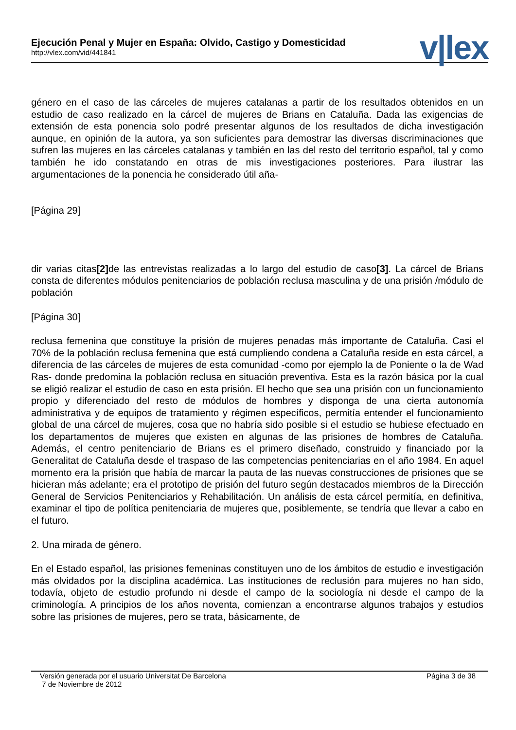Ejecución Penal y Mujer en España: Olvido, Castigo y Domesticidad
http://vlex.com/vid/441841
v|lex
género en el caso de las cárceles de mujeres catalanas a partir de los resultados obtenidos en un estudio de caso realizado en la cárcel de mujeres de Brians en Cataluña. Dada las exigencias de extensión de esta ponencia solo podré presentar algunos de los resultados de dicha investigación aunque, en opinión de la autora, ya son suficientes para demostrar las diversas discriminaciones que sufren las mujeres en las cárceles catalanas y también en las del resto del territorio español, tal y como también he ido constatando en otras de mis investigaciones posteriores. Para ilustrar las argumentaciones de la ponencia he considerado útil aña-
[Página 29]
dir varias citas[2] de las entrevistas realizadas a lo largo del estudio de caso[3]. La cárcel de Brians consta de diferentes módulos penitenciarios de población reclusa masculina y de una prisión /módulo de población
[Página 30]
reclusa femenina que constituye la prisión de mujeres penadas más importante de Cataluña. Casi el 70% de la población reclusa femenina que está cumpliendo condena a Cataluña reside en esta cárcel, a diferencia de las cárceles de mujeres de esta comunidad -como por ejemplo la de Poniente o la de Wad Ras- donde predomina la población reclusa en situación preventiva. Esta es la razón básica por la cual se eligió realizar el estudio de caso en esta prisión. El hecho que sea una prisión con un funcionamiento propio y diferenciado del resto de módulos de hombres y disponga de una cierta autonomía administrativa y de equipos de tratamiento y régimen específicos, permitía entender el funcionamiento global de una cárcel de mujeres, cosa que no habría sido posible si el estudio se hubiese efectuado en los departamentos de mujeres que existen en algunas de las prisiones de hombres de Cataluña. Además, el centro penitenciario de Brians es el primero diseñado, construido y financiado por la Generalitat de Cataluña desde el traspaso de las competencias penitenciarias en el año 1984. En aquel momento era la prisión que había de marcar la pauta de las nuevas construcciones de prisiones que se hicieran más adelante; era el prototipo de prisión del futuro según destacados miembros de la Dirección General de Servicios Penitenciarios y Rehabilitación. Un análisis de esta cárcel permitía, en definitiva, examinar el tipo de política penitenciaria de mujeres que, posiblemente, se tendría que llevar a cabo en el futuro.
2. Una mirada de género.
En el Estado español, las prisiones femeninas constituyen uno de los ámbitos de estudio e investigación más olvidados por la disciplina académica. Las instituciones de reclusión para mujeres no han sido, todavía, objeto de estudio profundo ni desde el campo de la sociología ni desde el campo de la criminología. A principios de los años noventa, comienzan a encontrarse algunos trabajos y estudios sobre las prisiones de mujeres, pero se trata, básicamente, de
Versión generada por el usuario Universitat De Barcelona Página 3 de 38
7 de Noviembre de 2012